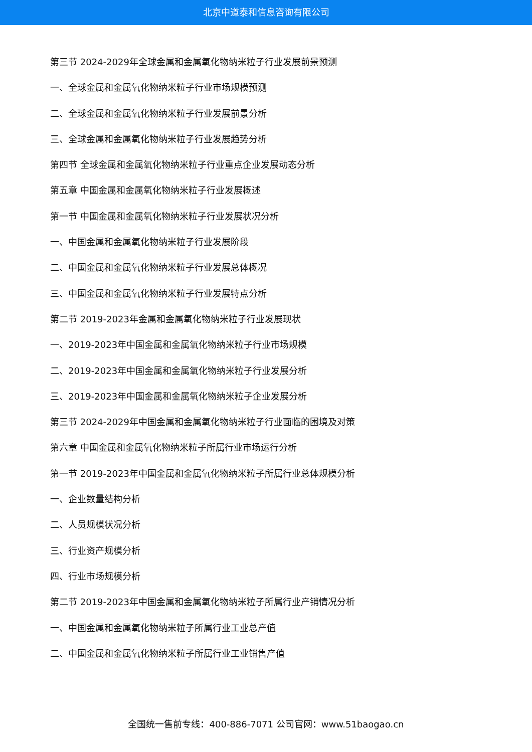北京中道泰和信息咨询有限公司
第三节 2024-2029年全球金属和金属氧化物纳米粒子行业发展前景预测
一、全球金属和金属氧化物纳米粒子行业市场规模预测
二、全球金属和金属氧化物纳米粒子行业发展前景分析
三、全球金属和金属氧化物纳米粒子行业发展趋势分析
第四节 全球金属和金属氧化物纳米粒子行业重点企业发展动态分析
第五章 中国金属和金属氧化物纳米粒子行业发展概述
第一节 中国金属和金属氧化物纳米粒子行业发展状况分析
一、中国金属和金属氧化物纳米粒子行业发展阶段
二、中国金属和金属氧化物纳米粒子行业发展总体概况
三、中国金属和金属氧化物纳米粒子行业发展特点分析
第二节 2019-2023年金属和金属氧化物纳米粒子行业发展现状
一、2019-2023年中国金属和金属氧化物纳米粒子行业市场规模
二、2019-2023年中国金属和金属氧化物纳米粒子行业发展分析
三、2019-2023年中国金属和金属氧化物纳米粒子企业发展分析
第三节 2024-2029年中国金属和金属氧化物纳米粒子行业面临的困境及对策
第六章 中国金属和金属氧化物纳米粒子所属行业市场运行分析
第一节 2019-2023年中国金属和金属氧化物纳米粒子所属行业总体规模分析
一、企业数量结构分析
二、人员规模状况分析
三、行业资产规模分析
四、行业市场规模分析
第二节 2019-2023年中国金属和金属氧化物纳米粒子所属行业产销情况分析
一、中国金属和金属氧化物纳米粒子所属行业工业总产值
二、中国金属和金属氧化物纳米粒子所属行业工业销售产值
全国统一售前专线：400-886-7071 公司官网：www.51baogao.cn